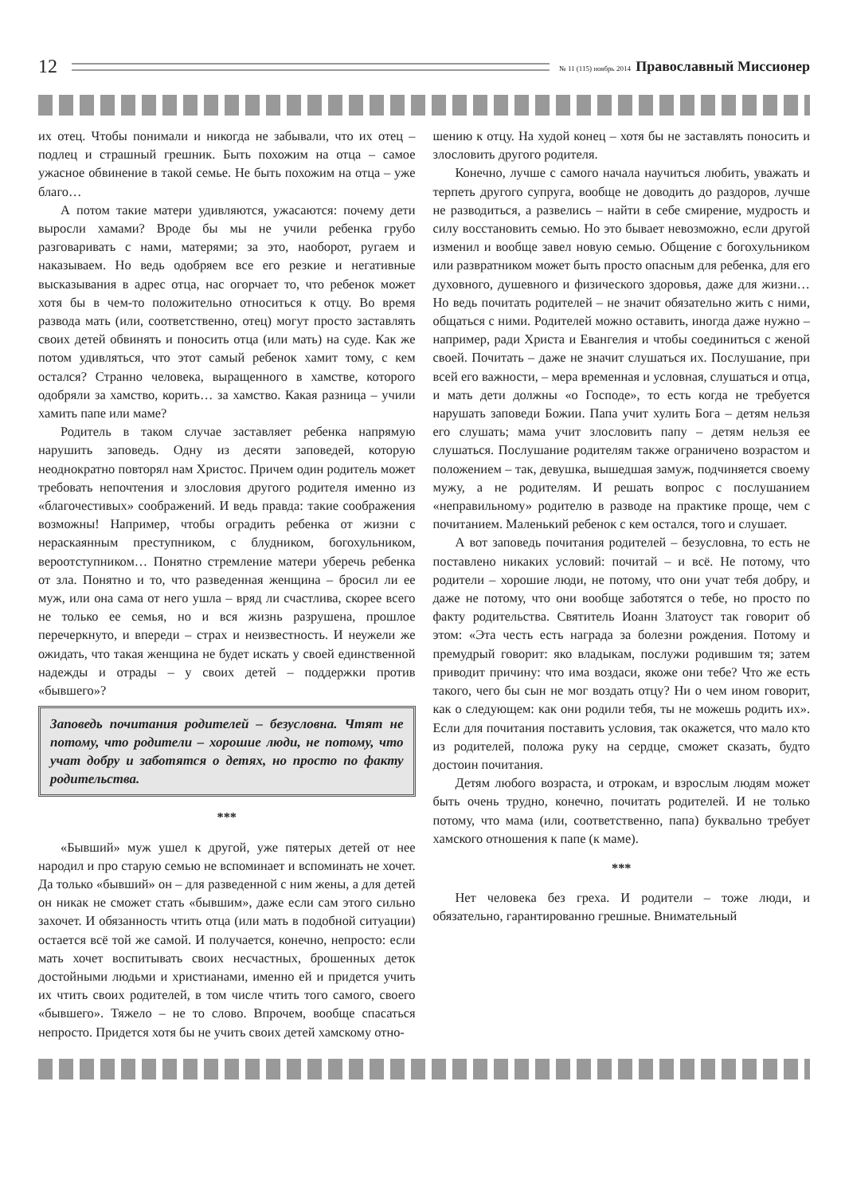12 № 11 (115) ноябрь 2014 Православный Миссионер
их отец. Чтобы понимали и никогда не забывали, что их отец – подлец и страшный грешник. Быть похожим на отца – самое ужасное обвинение в такой семье. Не быть похожим на отца – уже благо…
А потом такие матери удивляются, ужасаются: почему дети выросли хамами? Вроде бы мы не учили ребенка грубо разговаривать с нами, матерями; за это, наоборот, ругаем и наказываем. Но ведь одобряем все его резкие и негативные высказывания в адрес отца, нас огорчает то, что ребенок может хотя бы в чем-то положительно относиться к отцу. Во время развода мать (или, соответственно, отец) могут просто заставлять своих детей обвинять и поносить отца (или мать) на суде. Как же потом удивляться, что этот самый ребенок хамит тому, с кем остался? Странно человека, выращенного в хамстве, которого одобряли за хамство, корить… за хамство. Какая разница – учили хамить папе или маме?
Родитель в таком случае заставляет ребенка напрямую нарушить заповедь. Одну из десяти заповедей, которую неоднократно повторял нам Христос. Причем один родитель может требовать непочтения и злословия другого родителя именно из «благочестивых» соображений. И ведь правда: такие соображения возможны! Например, чтобы оградить ребенка от жизни с нераскаянным преступником, с блудником, богохульником, вероотступником… Понятно стремление матери уберечь ребенка от зла. Понятно и то, что разведенная женщина – бросил ли ее муж, или она сама от него ушла – вряд ли счастлива, скорее всего не только ее семья, но и вся жизнь разрушена, прошлое перечеркнуто, и впереди – страх и неизвестность. И неужели же ожидать, что такая женщина не будет искать у своей единственной надежды и отрады – у своих детей – поддержки против «бывшего»?
Заповедь почитания родителей – безусловна. Чтят не потому, что родители – хорошие люди, не потому, что учат добру и заботятся о детях, но просто по факту родительства.
***
«Бывший» муж ушел к другой, уже пятерых детей от нее народил и про старую семью не вспоминает и вспоминать не хочет. Да только «бывший» он – для разведенной с ним жены, а для детей он никак не сможет стать «бывшим», даже если сам этого сильно захочет. И обязанность чтить отца (или мать в подобной ситуации) остается всё той же самой. И получается, конечно, непросто: если мать хочет воспитывать своих несчастных, брошенных деток достойными людьми и христианами, именно ей и придется учить их чтить своих родителей, в том числе чтить того самого, своего «бывшего». Тяжело – не то слово. Впрочем, вообще спасаться непросто. Придется хотя бы не учить своих детей хамскому отно-
шению к отцу. На худой конец – хотя бы не заставлять поносить и злословить другого родителя.
Конечно, лучше с самого начала научиться любить, уважать и терпеть другого супруга, вообще не доводить до раздоров, лучше не разводиться, а развелись – найти в себе смирение, мудрость и силу восстановить семью. Но это бывает невозможно, если другой изменил и вообще завел новую семью. Общение с богохульником или развратником может быть просто опасным для ребенка, для его духовного, душевного и физического здоровья, даже для жизни… Но ведь почитать родителей – не значит обязательно жить с ними, общаться с ними. Родителей можно оставить, иногда даже нужно – например, ради Христа и Евангелия и чтобы соединиться с женой своей. Почитать – даже не значит слушаться их. Послушание, при всей его важности, – мера временная и условная, слушаться и отца, и мать дети должны «о Господе», то есть когда не требуется нарушать заповеди Божии. Папа учит хулить Бога – детям нельзя его слушать; мама учит злословить папу – детям нельзя ее слушаться. Послушание родителям также ограничено возрастом и положением – так, девушка, вышедшая замуж, подчиняется своему мужу, а не родителям. И решать вопрос с послушанием «неправильному» родителю в разводе на практике проще, чем с почитанием. Маленький ребенок с кем остался, того и слушает.
А вот заповедь почитания родителей – безусловна, то есть не поставлено никаких условий: почитай – и всё. Не потому, что родители – хорошие люди, не потому, что они учат тебя добру, и даже не потому, что они вообще заботятся о тебе, но просто по факту родительства. Святитель Иоанн Златоуст так говорит об этом: «Эта честь есть награда за болезни рождения. Потому и премудрый говорит: яко владыкам, послужи родившим тя; затем приводит причину: что има воздаси, якоже они тебе? Что же есть такого, чего бы сын не мог воздать отцу? Ни о чем ином говорит, как о следующем: как они родили тебя, ты не можешь родить их». Если для почитания поставить условия, так окажется, что мало кто из родителей, положа руку на сердце, сможет сказать, будто достоин почитания.
Детям любого возраста, и отрокам, и взрослым людям может быть очень трудно, конечно, почитать родителей. И не только потому, что мама (или, соответственно, папа) буквально требует хамского отношения к папе (к маме).
***
Нет человека без греха. И родители – тоже люди, и обязательно, гарантированно грешные. Внимательный